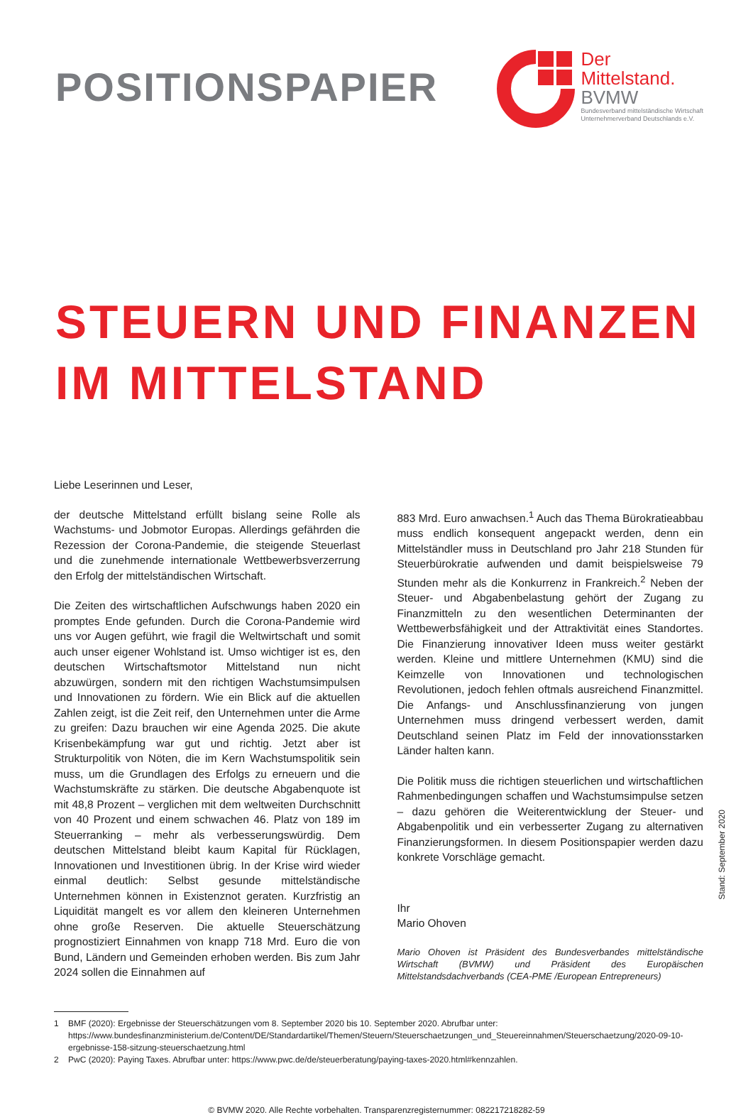POSITIONSPAPIER
Der
Mittelstand.
BVMW
Bundesverband mittelständische Wirtschaft
Unternehmerverband Deutschlands e.V.
STEUERN UND FINANZEN
IM MITTELSTAND
Liebe Leserinnen und Leser,
der deutsche Mittelstand erfüllt bislang seine Rolle als Wachstums- und Jobmotor Europas. Allerdings gefährden die Rezession der Corona-Pandemie, die steigende Steuerlast und die zunehmende internationale Wettbewerbsverzerrung den Erfolg der mittelständischen Wirtschaft.
Die Zeiten des wirtschaftlichen Aufschwungs haben 2020 ein promptes Ende gefunden. Durch die Corona-Pandemie wird uns vor Augen geführt, wie fragil die Weltwirtschaft und somit auch unser eigener Wohlstand ist. Umso wichtiger ist es, den deutschen Wirtschaftsmotor Mittelstand nun nicht abzuwürgen, sondern mit den richtigen Wachstumsimpulsen und Innovationen zu fördern. Wie ein Blick auf die aktuellen Zahlen zeigt, ist die Zeit reif, den Unternehmen unter die Arme zu greifen: Dazu brauchen wir eine Agenda 2025. Die akute Krisenbekämpfung war gut und richtig. Jetzt aber ist Strukturpolitik von Nöten, die im Kern Wachstumspolitik sein muss, um die Grundlagen des Erfolgs zu erneuern und die Wachstumskräfte zu stärken. Die deutsche Abgabenquote ist mit 48,8 Prozent – verglichen mit dem weltweiten Durchschnitt von 40 Prozent und einem schwachen 46. Platz von 189 im Steuerranking – mehr als verbesserungswürdig. Dem deutschen Mittelstand bleibt kaum Kapital für Rücklagen, Innovationen und Investitionen übrig. In der Krise wird wieder einmal deutlich: Selbst gesunde mittelständische Unternehmen können in Existenznot geraten. Kurzfristig an Liquidität mangelt es vor allem den kleineren Unternehmen ohne große Reserven. Die aktuelle Steuerschätzung prognostiziert Einnahmen von knapp 718 Mrd. Euro die von Bund, Ländern und Gemeinden erhoben werden. Bis zum Jahr 2024 sollen die Einnahmen auf
883 Mrd. Euro anwachsen.<sup>1</sup> Auch das Thema Bürokratieabbau muss endlich konsequent angepackt werden, denn ein Mittelständler muss in Deutschland pro Jahr 218 Stunden für Steuerbürokratie aufwenden und damit beispielsweise 79 Stunden mehr als die Konkurrenz in Frankreich.<sup>2</sup> Neben der Steuer- und Abgabenbelastung gehört der Zugang zu Finanzmitteln zu den wesentlichen Determinanten der Wettbewerbsfähigkeit und der Attraktivität eines Standortes. Die Finanzierung innovativer Ideen muss weiter gestärkt werden. Kleine und mittlere Unternehmen (KMU) sind die Keimzelle von Innovationen und technologischen Revolutionen, jedoch fehlen oftmals ausreichend Finanzmittel. Die Anfangs- und Anschlussfinanzierung von jungen Unternehmen muss dringend verbessert werden, damit Deutschland seinen Platz im Feld der innovationsstarken Länder halten kann.
Die Politik muss die richtigen steuerlichen und wirtschaftlichen Rahmenbedingungen schaffen und Wachstumsimpulse setzen – dazu gehören die Weiterentwicklung der Steuer- und Abgabenpolitik und ein verbesserter Zugang zu alternativen Finanzierungsformen. In diesem Positionspapier werden dazu konkrete Vorschläge gemacht.
Ihr
Mario Ohoven
Mario Ohoven ist Präsident des Bundesverbandes mittelständische Wirtschaft (BVMW) und Präsident des Europäischen Mittelstandsdachverbands (CEA-PME /European Entrepreneurs)
Stand: September 2020
1 BMF (2020): Ergebnisse der Steuerschätzungen vom 8. September 2020 bis 10. September 2020. Abrufbar unter: https://www.bundesfinanzministerium.de/Content/DE/Standardartikel/Themen/Steuern/Steuerschaetzungen_und_Steuereinnahmen/Steuerschaetzung/2020-09-10-ergebnisse-158-sitzung-steuerschaetzung.html
2 PwC (2020): Paying Taxes. Abrufbar unter: https://www.pwc.de/de/steuerberatung/paying-taxes-2020.html#kennzahlen.
© BVMW 2020. Alle Rechte vorbehalten. Transparenzregisternummer: 082217218282-59